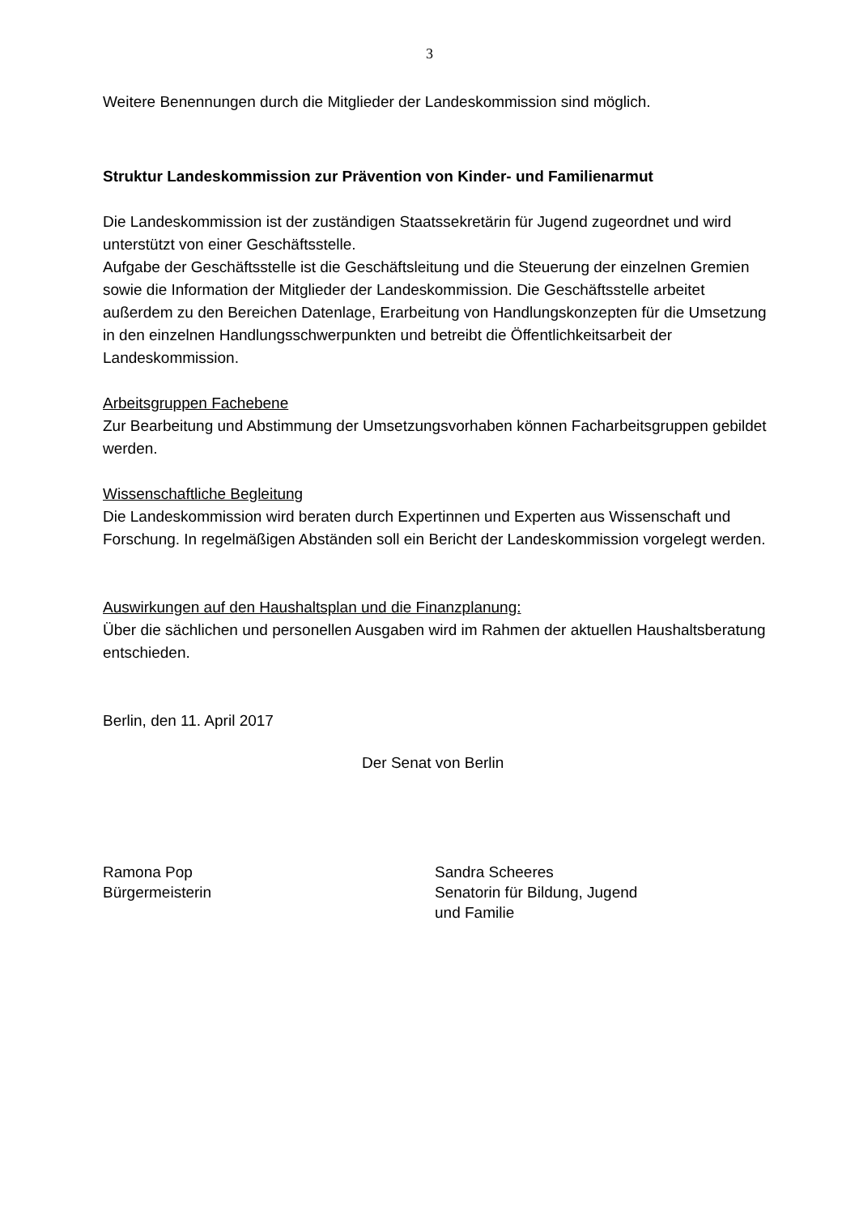3
Weitere Benennungen durch die Mitglieder der Landeskommission sind möglich.
Struktur Landeskommission zur Prävention von Kinder- und Familienarmut
Die Landeskommission ist der zuständigen Staatssekretärin für Jugend zugeordnet und wird unterstützt von einer Geschäftsstelle.
Aufgabe der Geschäftsstelle ist die Geschäftsleitung und die Steuerung der einzelnen Gremien sowie die Information der Mitglieder der Landeskommission. Die Geschäftsstelle arbeitet außerdem zu den Bereichen Datenlage, Erarbeitung von Handlungskonzepten für die Umsetzung in den einzelnen Handlungsschwerpunkten und betreibt die Öffentlichkeitsarbeit der Landeskommission.
Arbeitsgruppen Fachebene
Zur Bearbeitung und Abstimmung der Umsetzungsvorhaben können Facharbeitsgruppen gebildet werden.
Wissenschaftliche Begleitung
Die Landeskommission wird beraten durch Expertinnen und Experten aus Wissenschaft und Forschung. In regelmäßigen Abständen soll ein Bericht der Landeskommission vorgelegt werden.
Auswirkungen auf den Haushaltsplan und die Finanzplanung:
Über die sächlichen und personellen Ausgaben wird im Rahmen der aktuellen Haushaltsberatung entschieden.
Berlin, den 11. April 2017
Der Senat von Berlin
Ramona Pop
Bürgermeisterin
Sandra Scheeres
Senatorin für Bildung, Jugend
und Familie